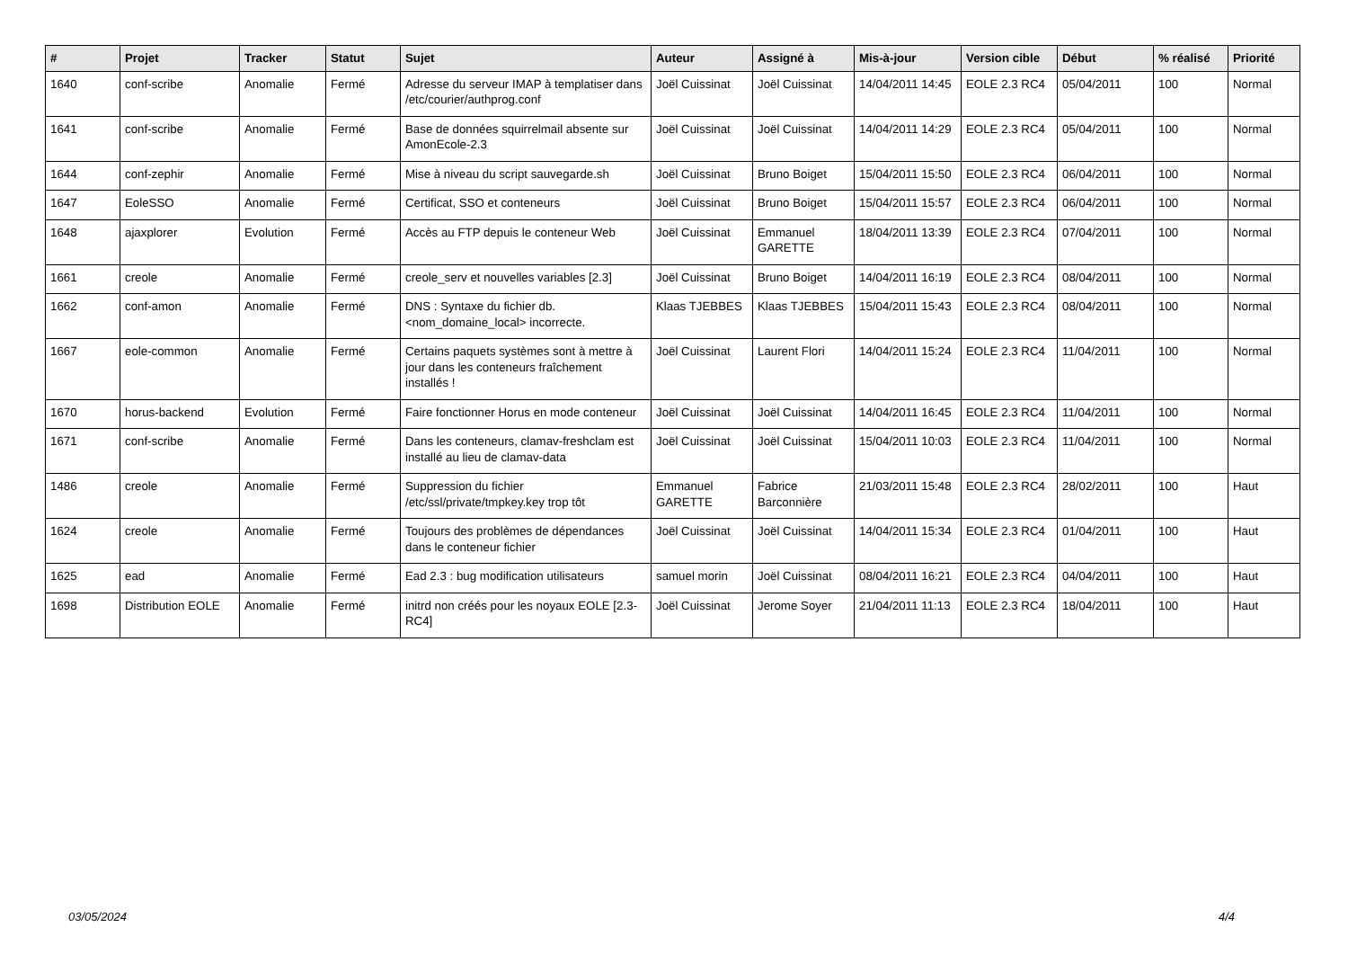| # | Projet | Tracker | Statut | Sujet | Auteur | Assigné à | Mis-à-jour | Version cible | Début | % réalisé | Priorité |
| --- | --- | --- | --- | --- | --- | --- | --- | --- | --- | --- | --- |
| 1640 | conf-scribe | Anomalie | Fermé | Adresse du serveur IMAP à templatiser dans /etc/courier/authprog.conf | Joël Cuissinat | Joël Cuissinat | 14/04/2011 14:45 | EOLE 2.3 RC4 | 05/04/2011 | 100 | Normal |
| 1641 | conf-scribe | Anomalie | Fermé | Base de données squirrelmail absente sur AmonEcole-2.3 | Joël Cuissinat | Joël Cuissinat | 14/04/2011 14:29 | EOLE 2.3 RC4 | 05/04/2011 | 100 | Normal |
| 1644 | conf-zephir | Anomalie | Fermé | Mise à niveau du script sauvegarde.sh | Joël Cuissinat | Bruno Boiget | 15/04/2011 15:50 | EOLE 2.3 RC4 | 06/04/2011 | 100 | Normal |
| 1647 | EoleSSO | Anomalie | Fermé | Certificat, SSO et conteneurs | Joël Cuissinat | Bruno Boiget | 15/04/2011 15:57 | EOLE 2.3 RC4 | 06/04/2011 | 100 | Normal |
| 1648 | ajaxplorer | Evolution | Fermé | Accès au FTP depuis le conteneur Web | Joël Cuissinat | Emmanuel GARETTE | 18/04/2011 13:39 | EOLE 2.3 RC4 | 07/04/2011 | 100 | Normal |
| 1661 | creole | Anomalie | Fermé | creole_serv et nouvelles variables [2.3] | Joël Cuissinat | Bruno Boiget | 14/04/2011 16:19 | EOLE 2.3 RC4 | 08/04/2011 | 100 | Normal |
| 1662 | conf-amon | Anomalie | Fermé | DNS : Syntaxe du fichier db.<nom_domaine_local> incorrecte. | Klaas TJEBBES | Klaas TJEBBES | 15/04/2011 15:43 | EOLE 2.3 RC4 | 08/04/2011 | 100 | Normal |
| 1667 | eole-common | Anomalie | Fermé | Certains paquets systèmes sont à mettre à jour dans les conteneurs fraîchement installés ! | Joël Cuissinat | Laurent Flori | 14/04/2011 15:24 | EOLE 2.3 RC4 | 11/04/2011 | 100 | Normal |
| 1670 | horus-backend | Evolution | Fermé | Faire fonctionner Horus en mode conteneur | Joël Cuissinat | Joël Cuissinat | 14/04/2011 16:45 | EOLE 2.3 RC4 | 11/04/2011 | 100 | Normal |
| 1671 | conf-scribe | Anomalie | Fermé | Dans les conteneurs, clamav-freshclam est installé au lieu de clamav-data | Joël Cuissinat | Joël Cuissinat | 15/04/2011 10:03 | EOLE 2.3 RC4 | 11/04/2011 | 100 | Normal |
| 1486 | creole | Anomalie | Fermé | Suppression du fichier /etc/ssl/private/tmpkey.key trop tôt | Emmanuel GARETTE | Fabrice Barconnière | 21/03/2011 15:48 | EOLE 2.3 RC4 | 28/02/2011 | 100 | Haut |
| 1624 | creole | Anomalie | Fermé | Toujours des problèmes de dépendances dans le conteneur fichier | Joël Cuissinat | Joël Cuissinat | 14/04/2011 15:34 | EOLE 2.3 RC4 | 01/04/2011 | 100 | Haut |
| 1625 | ead | Anomalie | Fermé | Ead 2.3 : bug modification utilisateurs | samuel morin | Joël Cuissinat | 08/04/2011 16:21 | EOLE 2.3 RC4 | 04/04/2011 | 100 | Haut |
| 1698 | Distribution EOLE | Anomalie | Fermé | initrd non créés pour les noyaux EOLE [2.3-RC4] | Joël Cuissinat | Jerome Soyer | 21/04/2011 11:13 | EOLE 2.3 RC4 | 18/04/2011 | 100 | Haut |
03/05/2024 4/4